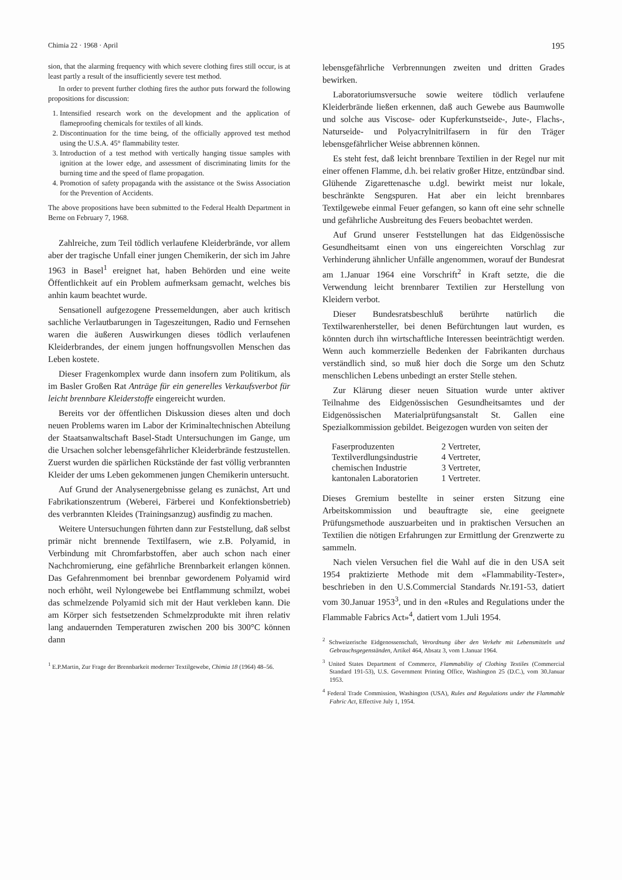Chimia 22 · 1968 · April 195
sion, that the alarming frequency with which severe clothing fires still occur, is at least partly a result of the insufficiently severe test method.
In order to prevent further clothing fires the author puts forward the following propositions for discussion:
1. Intensified research work on the development and the application of flameproofing chemicals for textiles of all kinds.
2. Discontinuation for the time being, of the officially approved test method using the U.S.A. 45° flammability tester.
3. Introduction of a test method with vertically hanging tissue samples with ignition at the lower edge, and assessment of discriminating limits for the burning time and the speed of flame propagation.
4. Promotion of safety propaganda with the assistance ot the Swiss Association for the Prevention of Accidents.
The above propositions have been submitted to the Federal Health Department in Berne on February 7, 1968.
Zahlreiche, zum Teil tödlich verlaufene Kleiderbrände, vor allem aber der tragische Unfall einer jungen Chemikerin, der sich im Jahre 1963 in Basel<sup>1</sup> ereignet hat, haben Behörden und eine weite Öffentlichkeit auf ein Problem aufmerksam gemacht, welches bis anhin kaum beachtet wurde.
Sensationell aufgezogene Pressemeldungen, aber auch kritisch sachliche Verlautbarungen in Tageszeitungen, Radio und Fernsehen waren die äußeren Auswirkungen dieses tödlich verlaufenen Kleiderbrandes, der einem jungen hoffnungsvollen Menschen das Leben kostete.
Dieser Fragenkomplex wurde dann insofern zum Politikum, als im Basler Großen Rat Anträge für ein generelles Verkaufsverbot für leicht brennbare Kleiderstoffe eingereicht wurden.
Bereits vor der öffentlichen Diskussion dieses alten und doch neuen Problems waren im Labor der Kriminaltechnischen Abteilung der Staatsanwaltschaft Basel-Stadt Untersuchungen im Gange, um die Ursachen solcher lebensgefährlicher Kleiderbrände festzustellen. Zuerst wurden die spärlichen Rückstände der fast völlig verbrannten Kleider der ums Leben gekommenen jungen Chemikerin untersucht.
Auf Grund der Analysenergebnisse gelang es zunächst, Art und Fabrikationszentrum (Weberei, Färberei und Konfektionsbetrieb) des verbrannten Kleides (Trainingsanzug) ausfindig zu machen.
Weitere Untersuchungen führten dann zur Feststellung, daß selbst primär nicht brennende Textilfasern, wie z.B. Polyamid, in Verbindung mit Chromfarbstoffen, aber auch schon nach einer Nachchromierung, eine gefährliche Brennbarkeit erlangen können. Das Gefahrenmoment bei brennbar gewordenem Polyamid wird noch erhöht, weil Nylongewebe bei Entflammung schmilzt, wobei das schmelzende Polyamid sich mit der Haut verkleben kann. Die am Körper sich festsetzenden Schmelzprodukte mit ihren relativ lang andauernden Temperaturen zwischen 200 bis 300°C können dann
<sup>1</sup> E.P.Martin, Zur Frage der Brennbarkeit moderner Textilgewebe, Chimia 18 (1964) 48–56.
lebensgefährliche Verbrennungen zweiten und dritten Grades bewirken.
Laboratoriumsversuche sowie weitere tödlich verlaufene Kleiderbrände ließen erkennen, daß auch Gewebe aus Baumwolle und solche aus Viscose- oder Kupferkunstseide-, Jute-, Flachs-, Naturseide- und Polyacrylnitrilfasern in für den Träger lebensgefährlicher Weise abbrennen können.
Es steht fest, daß leicht brennbare Textilien in der Regel nur mit einer offenen Flamme, d.h. bei relativ großer Hitze, entzündbar sind. Glühende Zigarettenasche u.dgl. bewirkt meist nur lokale, beschränkte Sengspuren. Hat aber ein leicht brennbares Textilgewebe einmal Feuer gefangen, so kann oft eine sehr schnelle und gefährliche Ausbreitung des Feuers beobachtet werden.
Auf Grund unserer Feststellungen hat das Eidgenössische Gesundheitsamt einen von uns eingereichten Vorschlag zur Verhinderung ähnlicher Unfälle angenommen, worauf der Bundesrat am 1.Januar 1964 eine Vorschrift<sup>2</sup> in Kraft setzte, die die Verwendung leicht brennbarer Textilien zur Herstellung von Kleidern verbot.
Dieser Bundesratsbeschluß berührte natürlich die Textilwarenhersteller, bei denen Befürchtungen laut wurden, es könnten durch ihn wirtschaftliche Interessen beeinträchtigt werden. Wenn auch kommerzielle Bedenken der Fabrikanten durchaus verständlich sind, so muß hier doch die Sorge um den Schutz menschlichen Lebens unbedingt an erster Stelle stehen.
Zur Klärung dieser neuen Situation wurde unter aktiver Teilnahme des Eidgenössischen Gesundheitsamtes und der Eidgenössischen Materialprüfungsanstalt St. Gallen eine Spezialkommission gebildet. Beigezogen wurden von seiten der
| Faserproduzenten | 2 Vertreter, |
| Textilverdlungsindustrie | 4 Vertreter, |
| chemischen Industrie | 3 Vertreter, |
| kantonalen Laboratorien | 1 Vertreter. |
Dieses Gremium bestellte in seiner ersten Sitzung eine Arbeitskommission und beauftragte sie, eine geeignete Prüfungsmethode auszuarbeiten und in praktischen Versuchen an Textilien die nötigen Erfahrungen zur Ermittlung der Grenzwerte zu sammeln.
Nach vielen Versuchen fiel die Wahl auf die in den USA seit 1954 praktizierte Methode mit dem «Flammability-Tester», beschrieben in den U.S.Commercial Standards Nr.191-53, datiert vom 30.Januar 1953<sup>3</sup>, und in den «Rules and Regulations under the Flammable Fabrics Act»<sup>4</sup>, datiert vom 1.Juli 1954.
<sup>2</sup> Schweizerische Eidgenossenschaft, Verordnung über den Verkehr mit Lebensmitteln und Gebrauchsgegenständen, Artikel 464, Absatz 3, vom 1.Januar 1964.
<sup>3</sup> United States Department of Commerce, Flammability of Clothing Textiles (Commercial Standard 191-53), U.S. Government Printing Office, Washington 25 (D.C.), vom 30.Januar 1953.
<sup>4</sup> Federal Trade Commission, Washington (USA), Rules and Regulations under the Flammable Fabric Act, Effective July 1, 1954.